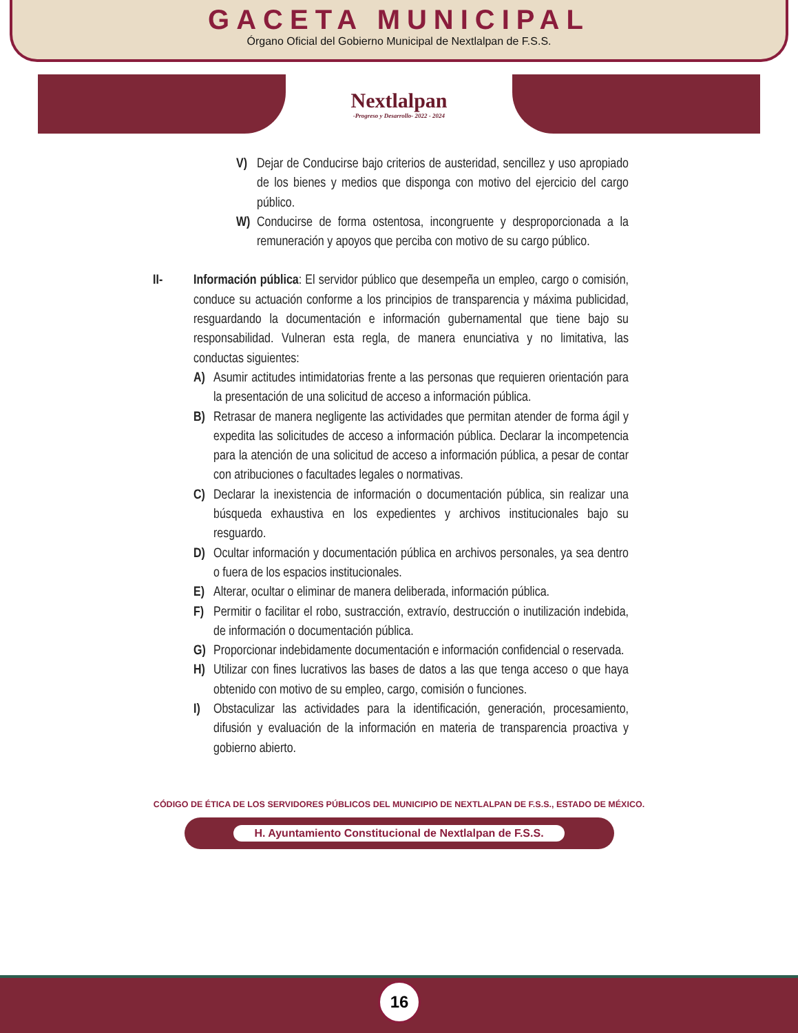GACETA MUNICIPAL
Órgano Oficial del Gobierno Municipal de Nextlalpan de F.S.S.
Nextlalpan
-Progreso y Desarrollo- 2022 - 2024
V) Dejar de Conducirse bajo criterios de austeridad, sencillez y uso apropiado de los bienes y medios que disponga con motivo del ejercicio del cargo público.
W) Conducirse de forma ostentosa, incongruente y desproporcionada a la remuneración y apoyos que perciba con motivo de su cargo público.
II- Información pública: El servidor público que desempeña un empleo, cargo o comisión, conduce su actuación conforme a los principios de transparencia y máxima publicidad, resguardando la documentación e información gubernamental que tiene bajo su responsabilidad. Vulneran esta regla, de manera enunciativa y no limitativa, las conductas siguientes:
A) Asumir actitudes intimidatorias frente a las personas que requieren orientación para la presentación de una solicitud de acceso a información pública.
B) Retrasar de manera negligente las actividades que permitan atender de forma ágil y expedita las solicitudes de acceso a información pública. Declarar la incompetencia para la atención de una solicitud de acceso a información pública, a pesar de contar con atribuciones o facultades legales o normativas.
C) Declarar la inexistencia de información o documentación pública, sin realizar una búsqueda exhaustiva en los expedientes y archivos institucionales bajo su resguardo.
D) Ocultar información y documentación pública en archivos personales, ya sea dentro o fuera de los espacios institucionales.
E) Alterar, ocultar o eliminar de manera deliberada, información pública.
F) Permitir o facilitar el robo, sustracción, extravío, destrucción o inutilización indebida, de información o documentación pública.
G) Proporcionar indebidamente documentación e información confidencial o reservada.
H) Utilizar con fines lucrativos las bases de datos a las que tenga acceso o que haya obtenido con motivo de su empleo, cargo, comisión o funciones.
I) Obstaculizar las actividades para la identificación, generación, procesamiento, difusión y evaluación de la información en materia de transparencia proactiva y gobierno abierto.
CÓDIGO DE ÉTICA DE LOS SERVIDORES PÚBLICOS DEL MUNICIPIO DE NEXTLALPAN DE F.S.S., ESTADO DE MÉXICO.
H. Ayuntamiento Constitucional de Nextlalpan de F.S.S.
16